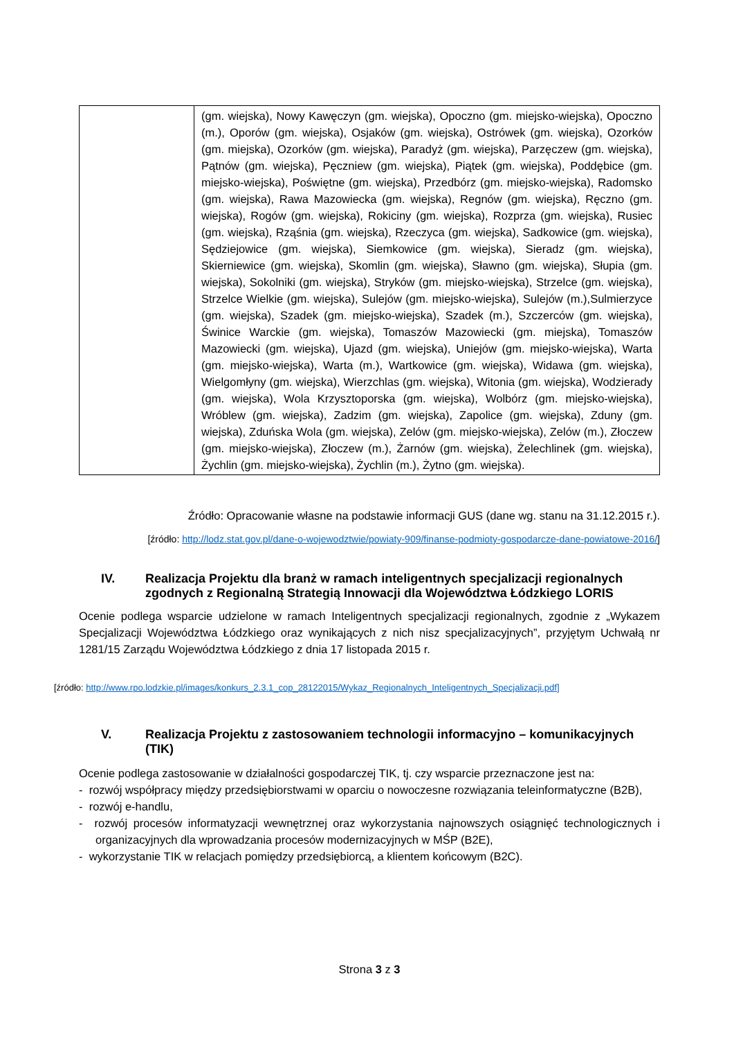| | (gm. wiejska), Nowy Kawęczyn (gm. wiejska), Opoczno (gm. miejsko-wiejska), Opoczno (m.), Oporów (gm. wiejska), Osjaków (gm. wiejska), Ostrówek (gm. wiejska), Ozorków (gm. miejska), Ozorków (gm. wiejska), Paradyż (gm. wiejska), Parzęczew (gm. wiejska), Pątnów (gm. wiejska), Pęczniew (gm. wiejska), Piątek (gm. wiejska), Poddębice (gm. miejsko-wiejska), Poświętne (gm. wiejska), Przedbórz (gm. miejsko-wiejska), Radomsko (gm. wiejska), Rawa Mazowiecka (gm. wiejska), Regnów (gm. wiejska), Ręczno (gm. wiejska), Rogów (gm. wiejska), Rokiciny (gm. wiejska), Rozprza (gm. wiejska), Rusiec (gm. wiejska), Rząśnia (gm. wiejska), Rzeczyca (gm. wiejska), Sadkowice (gm. wiejska), Sędziejowice (gm. wiejska), Siemkowice (gm. wiejska), Sieradz (gm. wiejska), Skierniewice (gm. wiejska), Skomlin (gm. wiejska), Sławno (gm. wiejska), Słupia (gm. wiejska), Sokolniki (gm. wiejska), Stryków (gm. miejsko-wiejska), Strzelce (gm. wiejska), Strzelce Wielkie (gm. wiejska), Sulejów (gm. miejsko-wiejska), Sulejów (m.),Sulmierzyce (gm. wiejska), Szadek (gm. miejsko-wiejska), Szadek (m.), Szczerców (gm. wiejska), Świnice Warckie (gm. wiejska), Tomaszów Mazowiecki (gm. miejska), Tomaszów Mazowiecki (gm. wiejska), Ujazd (gm. wiejska), Uniejów (gm. miejsko-wiejska), Warta (gm. miejsko-wiejska), Warta (m.), Wartkowice (gm. wiejska), Widawa (gm. wiejska), Wielgomłyny (gm. wiejska), Wierzchlas (gm. wiejska), Witonia (gm. wiejska), Wodzierady (gm. wiejska), Wola Krzysztoporska (gm. wiejska), Wolbórz (gm. miejsko-wiejska), Wróblew (gm. wiejska), Zadzim (gm. wiejska), Zapolice (gm. wiejska), Zduny (gm. wiejska), Zduńska Wola (gm. wiejska), Zelów (gm. miejsko-wiejska), Zelów (m.), Złoczew (gm. miejsko-wiejska), Złoczew (m.), Żarnów (gm. wiejska), Żelechlinek (gm. wiejska), Żychlin (gm. miejsko-wiejska), Żychlin (m.), Żytno (gm. wiejska). |
Źródło: Opracowanie własne na podstawie informacji GUS (dane wg. stanu na 31.12.2015 r.).
[źródło: http://lodz.stat.gov.pl/dane-o-wojewodztwie/powiaty-909/finanse-podmioty-gospodarcze-dane-powiatowe-2016/]
IV. Realizacja Projektu dla branż w ramach inteligentnych specjalizacji regionalnych zgodnych z Regionalną Strategią Innowacji dla Województwa Łódzkiego LORIS
Ocenie podlega wsparcie udzielone w ramach Inteligentnych specjalizacji regionalnych, zgodnie z „Wykazem Specjalizacji Województwa Łódzkiego oraz wynikających z nich nisz specjalizacyjnych”, przyjętym Uchwałą nr 1281/15 Zarządu Województwa Łódzkiego z dnia 17 listopada 2015 r.
[źródło: http://www.rpo.lodzkie.pl/images/konkurs_2.3.1_cop_28122015/Wykaz_Regionalnych_Inteligentnych_Specjalizacji.pdf]
V. Realizacja Projektu z zastosowaniem technologii informacyjno – komunikacyjnych (TIK)
Ocenie podlega zastosowanie w działalności gospodarczej TIK, tj. czy wsparcie przeznaczone jest na:
- rozwój współpracy między przedsiębiorstwami w oparciu o nowoczesne rozwiązania teleinformatyczne (B2B),
- rozwój e-handlu,
- rozwój procesów informatyzacji wewnętrznej oraz wykorzystania najnowszych osiągnięć technologicznych i organizacyjnych dla wprowadzania procesów modernizacyjnych w MŚP (B2E),
- wykorzystanie TIK w relacjach pomiędzy przedsiębiorcą, a klientem końcowym (B2C).
Strona 3 z 3